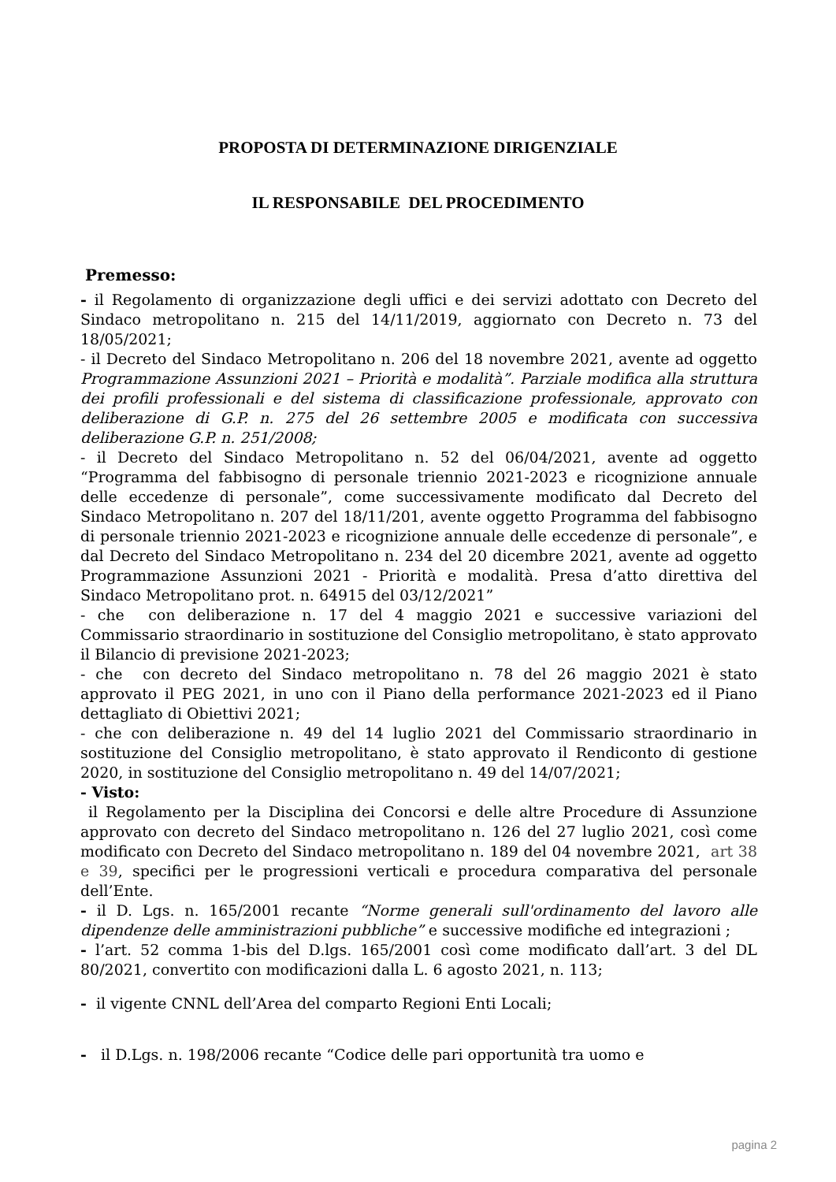PROPOSTA DI DETERMINAZIONE DIRIGENZIALE
IL RESPONSABILE DEL PROCEDIMENTO
Premesso:
- il Regolamento di organizzazione degli uffici e dei servizi adottato con Decreto del Sindaco metropolitano n. 215 del 14/11/2019, aggiornato con Decreto n. 73 del 18/05/2021;
- il Decreto del Sindaco Metropolitano n. 206 del 18 novembre 2021, avente ad oggetto Programmazione Assunzioni 2021 – Priorità e modalità”. Parziale modifica alla struttura dei profili professionali e del sistema di classificazione professionale, approvato con deliberazione di G.P. n. 275 del 26 settembre 2005 e modificata con successiva deliberazione G.P. n. 251/2008;
- il Decreto del Sindaco Metropolitano n. 52 del 06/04/2021, avente ad oggetto “Programma del fabbisogno di personale triennio 2021-2023 e ricognizione annuale delle eccedenze di personale”, come successivamente modificato dal Decreto del Sindaco Metropolitano n. 207 del 18/11/201, avente oggetto Programma del fabbisogno di personale triennio 2021-2023 e ricognizione annuale delle eccedenze di personale”, e dal Decreto del Sindaco Metropolitano n. 234 del 20 dicembre 2021, avente ad oggetto Programmazione Assunzioni 2021 - Priorità e modalità. Presa d’atto direttiva del Sindaco Metropolitano prot. n. 64915 del 03/12/2021”
- che con deliberazione n. 17 del 4 maggio 2021 e successive variazioni del Commissario straordinario in sostituzione del Consiglio metropolitano, è stato approvato il Bilancio di previsione 2021-2023;
- che con decreto del Sindaco metropolitano n. 78 del 26 maggio 2021 è stato approvato il PEG 2021, in uno con il Piano della performance 2021-2023 ed il Piano dettagliato di Obiettivi 2021;
- che con deliberazione n. 49 del 14 luglio 2021 del Commissario straordinario in sostituzione del Consiglio metropolitano, è stato approvato il Rendiconto di gestione 2020, in sostituzione del Consiglio metropolitano n. 49 del 14/07/2021;
- Visto:
il Regolamento per la Disciplina dei Concorsi e delle altre Procedure di Assunzione approvato con decreto del Sindaco metropolitano n. 126 del 27 luglio 2021, così come modificato con Decreto del Sindaco metropolitano n. 189 del 04 novembre 2021, art 38 e 39, specifici per le progressioni verticali e procedura comparativa del personale dell’Ente.
- il D. Lgs. n. 165/2001 recante “Norme generali sull'ordinamento del lavoro alle dipendenze delle amministrazioni pubbliche” e successive modifiche ed integrazioni ;
- l’art. 52 comma 1-bis del D.lgs. 165/2001 così come modificato dall’art. 3 del DL 80/2021, convertito con modificazioni dalla L. 6 agosto 2021, n. 113;
- il vigente CNNL dell’Area del comparto Regioni Enti Locali;
- il D.Lgs. n. 198/2006 recante “Codice delle pari opportunità tra uomo e
pagina 2